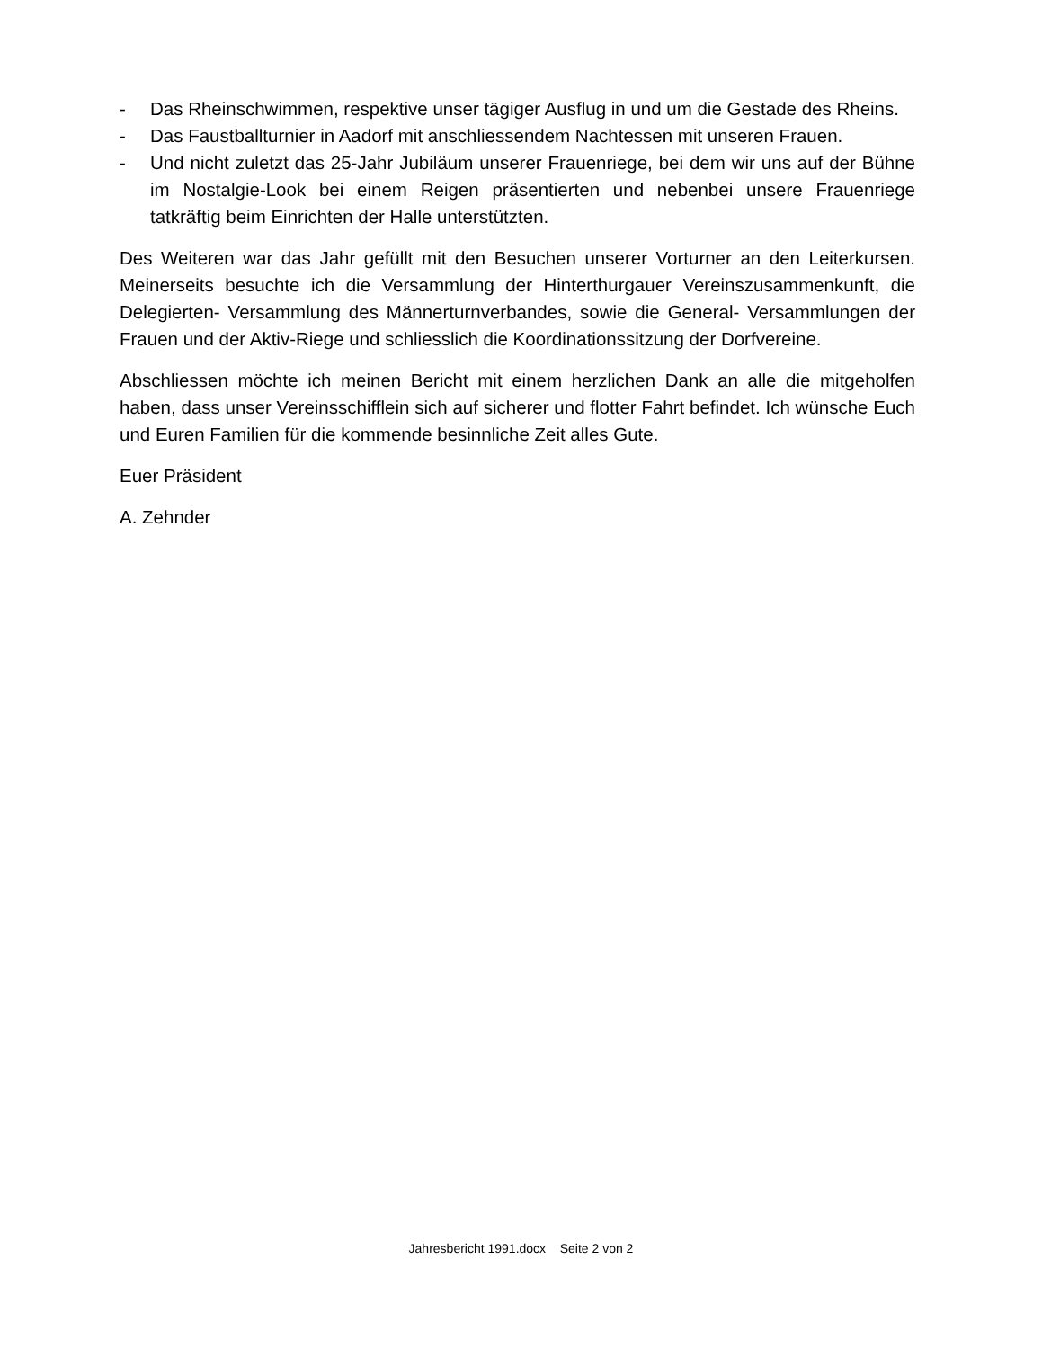- Das Rheinschwimmen, respektive unser tägiger Ausflug in und um die Gestade des Rheins.
- Das Faustballturnier in Aadorf mit anschliessendem Nachtessen mit unseren Frauen.
- Und nicht zuletzt das 25-Jahr Jubiläum unserer Frauenriege, bei dem wir uns auf der Bühne im Nostalgie-Look bei einem Reigen präsentierten und nebenbei unsere Frauenriege tatkräftig beim Einrichten der Halle unterstützten.
Des Weiteren war das Jahr gefüllt mit den Besuchen unserer Vorturner an den Leiterkursen. Meinerseits besuchte ich die Versammlung der Hinterthurgauer Vereinszusammenkunft, die Delegierten- Versammlung des Männerturnverbandes, sowie die General- Versammlungen der Frauen und der Aktiv-Riege und schliesslich die Koordinationssitzung der Dorfvereine.
Abschliessen möchte ich meinen Bericht mit einem herzlichen Dank an alle die mitgeholfen haben, dass unser Vereinsschifflein sich auf sicherer und flotter Fahrt befindet. Ich wünsche Euch und Euren Familien für die kommende besinnliche Zeit alles Gute.
Euer Präsident
A. Zehnder
Jahresbericht 1991.docx Seite 2 von 2